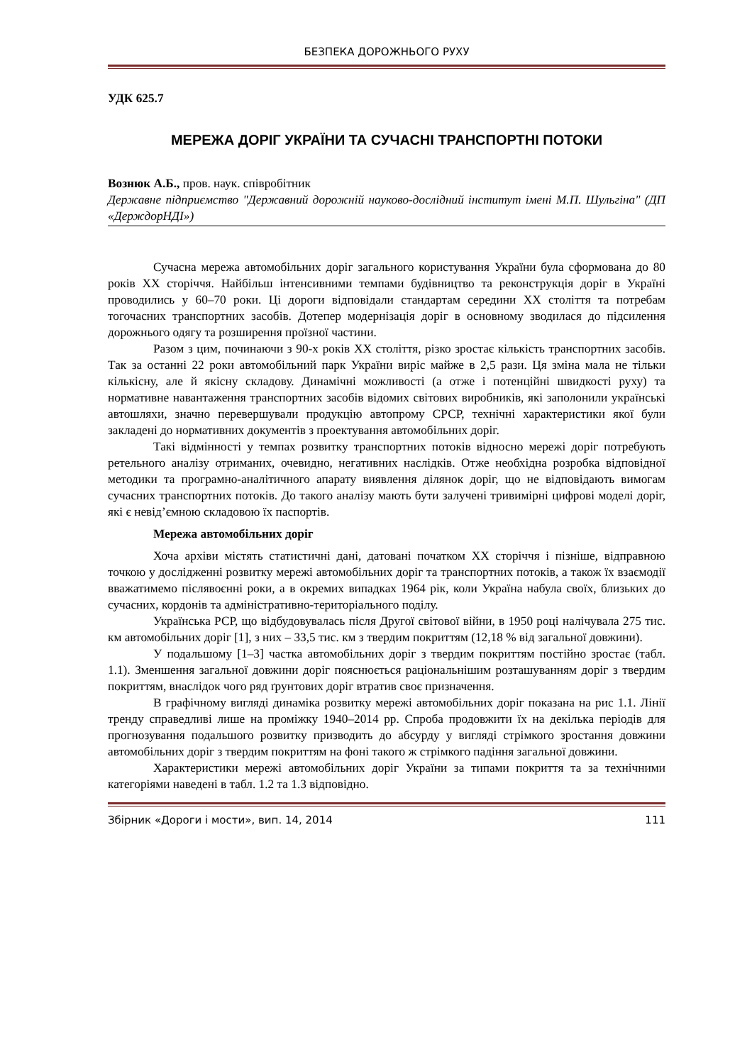БЕЗПЕКА ДОРОЖНЬОГО РУХУ
УДК 625.7
МЕРЕЖА ДОРІГ УКРАЇНИ ТА СУЧАСНІ ТРАНСПОРТНІ ПОТОКИ
Вознюк А.Б., пров. наук. співробітник
Державне підприємство "Державний дорожній науково-дослідний інститут імені М.П. Шульгіна" (ДП «ДерждорНДІ»)
Сучасна мережа автомобільних доріг загального користування України була сформована до 80 років ХХ сторіччя. Найбільш інтенсивними темпами будівництво та реконструкція доріг в Україні проводились у 60–70 роки. Ці дороги відповідали стандартам середини ХХ століття та потребам тогочасних транспортних засобів. Дотепер модернізація доріг в основному зводилася до підсилення дорожнього одягу та розширення проїзної частини.
Разом з цим, починаючи з 90-х років ХХ століття, різко зростає кількість транспортних засобів. Так за останні 22 роки автомобільний парк України виріс майже в 2,5 рази. Ця зміна мала не тільки кількісну, але й якісну складову. Динамічні можливості (а отже і потенційні швидкості руху) та нормативне навантаження транспортних засобів відомих світових виробників, які заполонили українські автошляхи, значно перевершували продукцію автопрому СРСР, технічні характеристики якої були закладені до нормативних документів з проектування автомобільних доріг.
Такі відмінності у темпах розвитку транспортних потоків відносно мережі доріг потребують ретельного аналізу отриманих, очевидно, негативних наслідків. Отже необхідна розробка відповідної методики та програмно-аналітичного апарату виявлення ділянок доріг, що не відповідають вимогам сучасних транспортних потоків. До такого аналізу мають бути залучені тривимірні цифрові моделі доріг, які є невід’ємною складовою їх паспортів.
Мережа автомобільних доріг
Хоча архіви містять статистичні дані, датовані початком ХХ сторіччя і пізніше, відправною точкою у дослідженні розвитку мережі автомобільних доріг та транспортних потоків, а також їх взаємодії вважатимемо післявоєнні роки, а в окремих випадках 1964 рік, коли Україна набула своїх, близьких до сучасних, кордонів та адміністративно-територіального поділу.
Українська РСР, що відбудовувалась після Другої світової війни, в 1950 році налічувала 275 тис. км автомобільних доріг [1], з них – 33,5 тис. км з твердим покриттям (12,18 % від загальної довжини).
У подальшому [1–3] частка автомобільних доріг з твердим покриттям постійно зростає (табл. 1.1). Зменшення загальної довжини доріг пояснюється раціональнішим розташуванням доріг з твердим покриттям, внаслідок чого ряд ґрунтових доріг втратив своє призначення.
В графічному вигляді динаміка розвитку мережі автомобільних доріг показана на рис 1.1. Лінії тренду справедливі лише на проміжку 1940–2014 рр. Спроба продовжити їх на декілька періодів для прогнозування подальшого розвитку призводить до абсурду у вигляді стрімкого зростання довжини автомобільних доріг з твердим покриттям на фоні такого ж стрімкого падіння загальної довжини.
Характеристики мережі автомобільних доріг України за типами покриття та за технічними категоріями наведені в табл. 1.2 та 1.3 відповідно.
Збірник «Дороги і мости», вип. 14, 2014 111